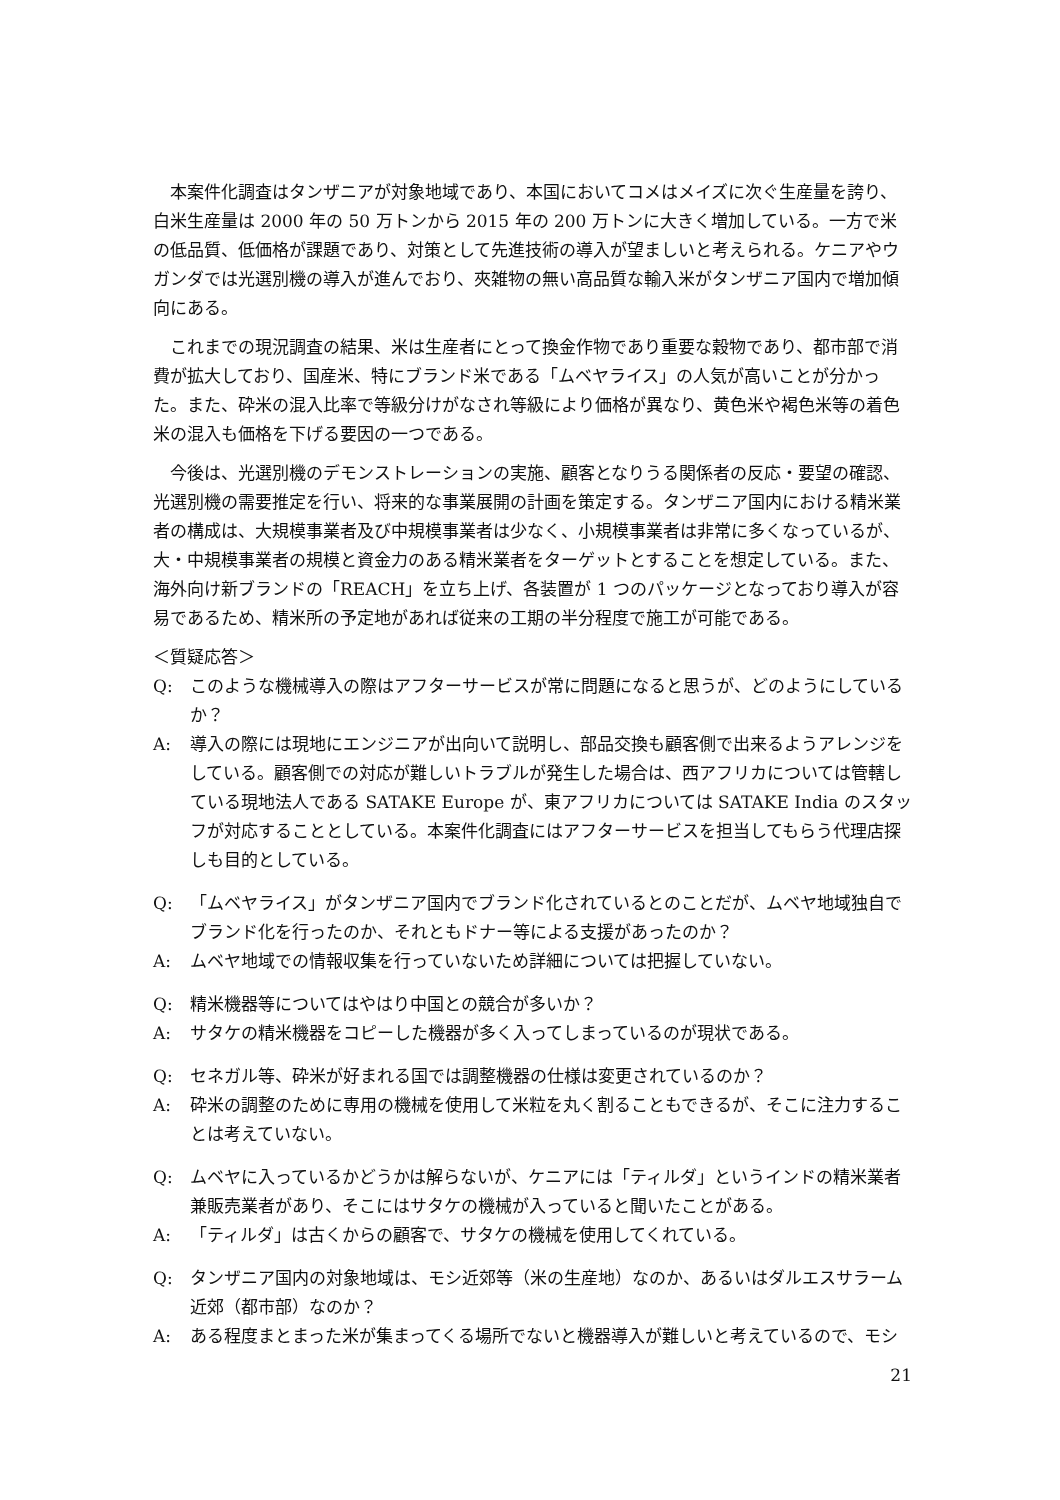本案件化調査はタンザニアが対象地域であり、本国においてコメはメイズに次ぐ生産量を誇り、白米生産量は 2000 年の 50 万トンから 2015 年の 200 万トンに大きく増加している。一方で米の低品質、低価格が課題であり、対策として先進技術の導入が望ましいと考えられる。ケニアやウガンダでは光選別機の導入が進んでおり、夾雑物の無い高品質な輸入米がタンザニア国内で増加傾向にある。
これまでの現況調査の結果、米は生産者にとって換金作物であり重要な穀物であり、都市部で消費が拡大しており、国産米、特にブランド米である「ムベヤライス」の人気が高いことが分かった。また、砕米の混入比率で等級分けがなされ等級により価格が異なり、黄色米や褐色米等の着色米の混入も価格を下げる要因の一つである。
今後は、光選別機のデモンストレーションの実施、顧客となりうる関係者の反応・要望の確認、光選別機の需要推定を行い、将来的な事業展開の計画を策定する。タンザニア国内における精米業者の構成は、大規模事業者及び中規模事業者は少なく、小規模事業者は非常に多くなっているが、大・中規模事業者の規模と資金力のある精米業者をターゲットとすることを想定している。また、海外向け新ブランドの「REACH」を立ち上げ、各装置が 1 つのパッケージとなっており導入が容易であるため、精米所の予定地があれば従来の工期の半分程度で施工が可能である。
＜質疑応答＞
Q: このような機械導入の際はアフターサービスが常に問題になると思うが、どのようにしているか？
A: 導入の際には現地にエンジニアが出向いて説明し、部品交換も顧客側で出来るようアレンジをしている。顧客側での対応が難しいトラブルが発生した場合は、西アフリカについては管轄している現地法人である SATAKE Europe が、東アフリカについては SATAKE India のスタッフが対応することとしている。本案件化調査にはアフターサービスを担当してもらう代理店探しも目的としている。
Q: 「ムベヤライス」がタンザニア国内でブランド化されているとのことだが、ムベヤ地域独自でブランド化を行ったのか、それともドナー等による支援があったのか？
A: ムベヤ地域での情報収集を行っていないため詳細については把握していない。
Q: 精米機器等についてはやはり中国との競合が多いか？
A: サタケの精米機器をコピーした機器が多く入ってしまっているのが現状である。
Q: セネガル等、砕米が好まれる国では調整機器の仕様は変更されているのか？
A: 砕米の調整のために専用の機械を使用して米粒を丸く割ることもできるが、そこに注力することは考えていない。
Q: ムベヤに入っているかどうかは解らないが、ケニアには「ティルダ」というインドの精米業者兼販売業者があり、そこにはサタケの機械が入っていると聞いたことがある。
A: 「ティルダ」は古くからの顧客で、サタケの機械を使用してくれている。
Q: タンザニア国内の対象地域は、モシ近郊等（米の生産地）なのか、あるいはダルエスサラーム近郊（都市部）なのか？
A: ある程度まとまった米が集まってくる場所でないと機器導入が難しいと考えているので、モシ
21